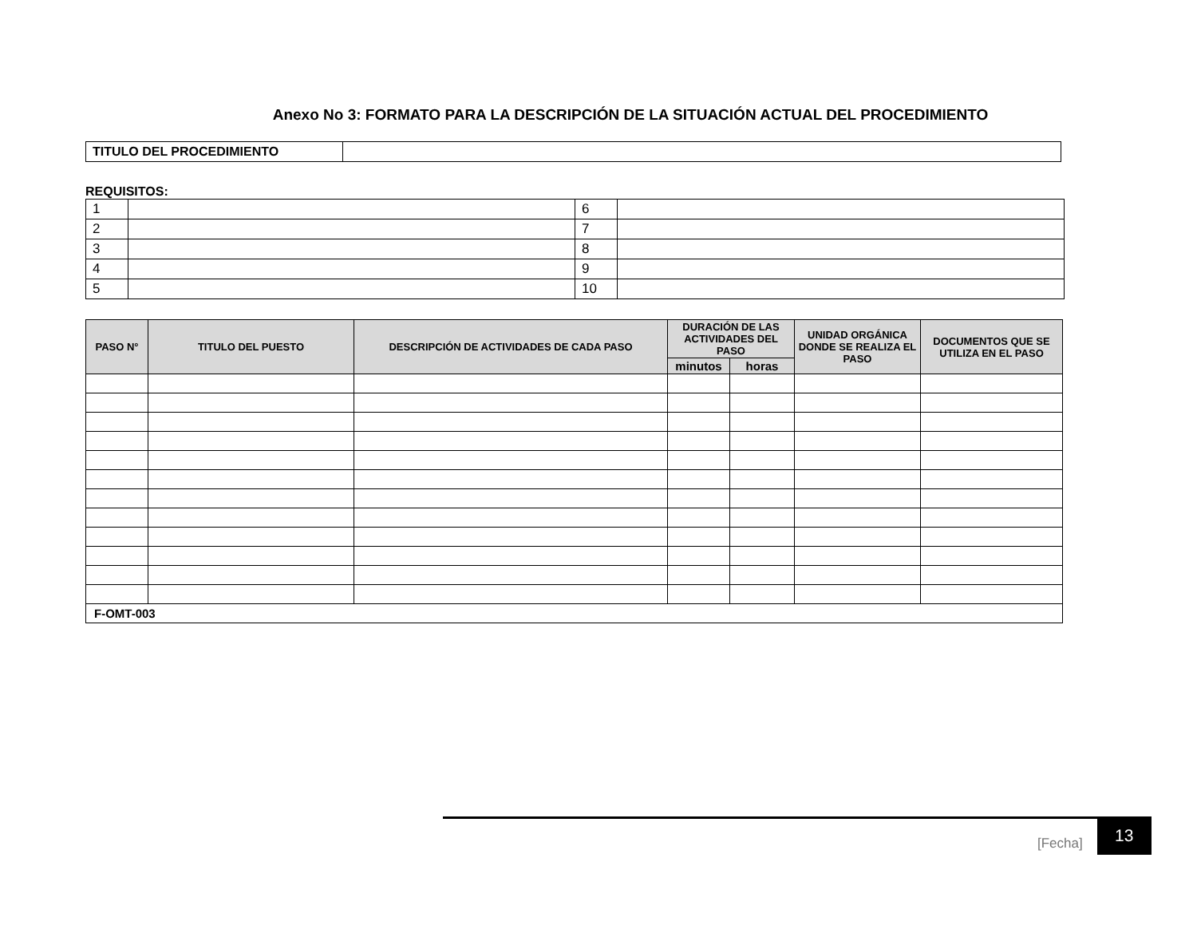Anexo No 3: FORMATO PARA LA DESCRIPCIÓN DE LA SITUACIÓN ACTUAL DEL PROCEDIMIENTO
| TITULO DEL PROCEDIMIENTO | |
REQUISITOS:
| 1 | | 6 | |
| 2 | | 7 | |
| 3 | | 8 | |
| 4 | | 9 | |
| 5 | | 10 | |
| PASO N° | TITULO DEL PUESTO | DESCRIPCIÓN DE ACTIVIDADES DE CADA PASO | DURACIÓN DE LAS ACTIVIDADES DEL PASO | | UNIDAD ORGÁNICA DONDE SE REALIZA EL PASO | DOCUMENTOS QUE SE UTILIZA EN EL PASO |
| --- | --- | --- | --- | --- | --- | --- |
| | | | minutos | horas | | |
| F-OMT-003 | | | | | | |
[Fecha] 13